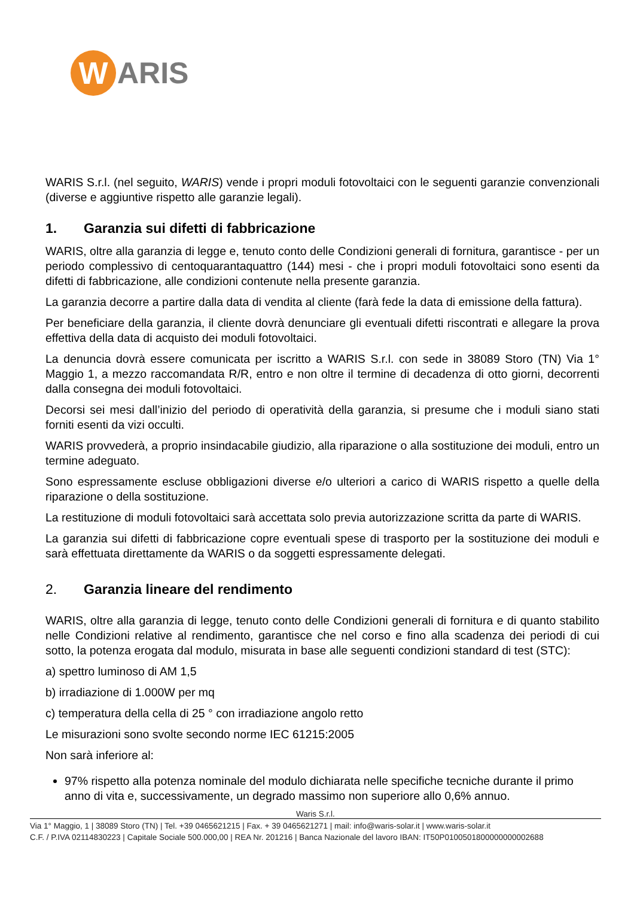W
ARIS
WARIS S.r.l. (nel seguito, WARIS) vende i propri moduli fotovoltaici con le seguenti garanzie convenzionali (diverse e aggiuntive rispetto alle garanzie legali).
1. Garanzia sui difetti di fabbricazione
WARIS, oltre alla garanzia di legge e, tenuto conto delle Condizioni generali di fornitura, garantisce - per un periodo complessivo di centoquarantaquattro (144) mesi - che i propri moduli fotovoltaici sono esenti da difetti di fabbricazione, alle condizioni contenute nella presente garanzia.
La garanzia decorre a partire dalla data di vendita al cliente (farà fede la data di emissione della fattura).
Per beneficiare della garanzia, il cliente dovrà denunciare gli eventuali difetti riscontrati e allegare la prova effettiva della data di acquisto dei moduli fotovoltaici.
La denuncia dovrà essere comunicata per iscritto a WARIS S.r.l. con sede in 38089 Storo (TN) Via 1° Maggio 1, a mezzo raccomandata R/R, entro e non oltre il termine di decadenza di otto giorni, decorrenti dalla consegna dei moduli fotovoltaici.
Decorsi sei mesi dall’inizio del periodo di operatività della garanzia, si presume che i moduli siano stati forniti esenti da vizi occulti.
WARIS provvederà, a proprio insindacabile giudizio, alla riparazione o alla sostituzione dei moduli, entro un termine adeguato.
Sono espressamente escluse obbligazioni diverse e/o ulteriori a carico di WARIS rispetto a quelle della riparazione o della sostituzione.
La restituzione di moduli fotovoltaici sarà accettata solo previa autorizzazione scritta da parte di WARIS.
La garanzia sui difetti di fabbricazione copre eventuali spese di trasporto per la sostituzione dei moduli e sarà effettuata direttamente da WARIS o da soggetti espressamente delegati.
2. Garanzia lineare del rendimento
WARIS, oltre alla garanzia di legge, tenuto conto delle Condizioni generali di fornitura e di quanto stabilito nelle Condizioni relative al rendimento, garantisce che nel corso e fino alla scadenza dei periodi di cui sotto, la potenza erogata dal modulo, misurata in base alle seguenti condizioni standard di test (STC):
a) spettro luminoso di AM 1,5
b) irradiazione di 1.000W per mq
c) temperatura della cella di 25 ° con irradiazione angolo retto
Le misurazioni sono svolte secondo norme IEC 61215:2005
Non sarà inferiore al:
97% rispetto alla potenza nominale del modulo dichiarata nelle specifiche tecniche durante il primo anno di vita e, successivamente, un degrado massimo non superiore allo 0,6% annuo.
Waris S.r.l.
Via 1° Maggio, 1 | 38089 Storo (TN) | Tel. +39 0465621215 | Fax. + 39 0465621271 | mail: info@waris-solar.it | www.waris-solar.it
C.F. / P.IVA 02114830223 | Capitale Sociale 500.000,00 | REA Nr. 201216 | Banca Nazionale del lavoro IBAN: IT50P0100501800000000002688